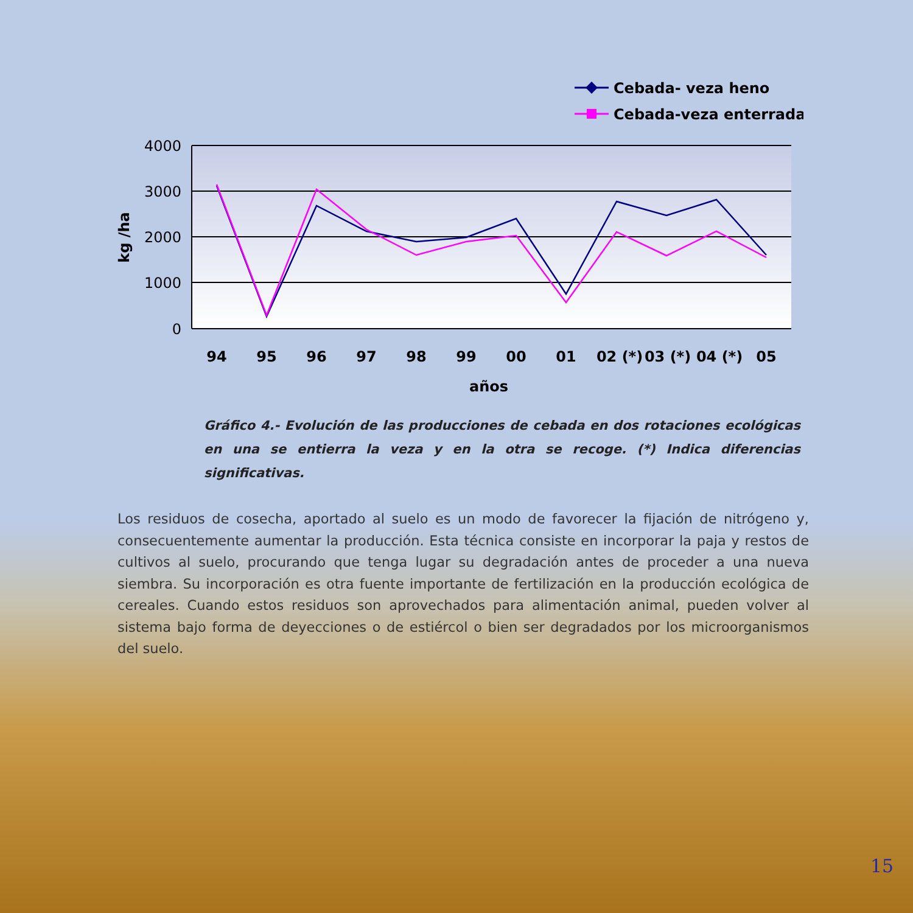4000
3000
2000
1000
0
kg /ha
94
95
96
97
98
99
00
01
02 (*)
03 (*)
04 (*)
05
años
Cebada- veza heno
Cebada-veza enterrada
Gráfico 4.- Evolución de las producciones de cebada en dos rotaciones ecológicas en una se entierra la veza y en la otra se recoge. (*) Indica diferencias significativas.
Los residuos de cosecha, aportado al suelo es un modo de favorecer la fijación de nitrógeno y, consecuentemente aumentar la producción. Esta técnica consiste en incorporar la paja y restos de cultivos al suelo, procurando que tenga lugar su degradación antes de proceder a una nueva siembra. Su incorporación es otra fuente importante de fertilización en la producción ecológica de cereales. Cuando estos residuos son aprovechados para alimentación animal, pueden volver al sistema bajo forma de deyecciones o de estiércol o bien ser degradados por los microorganismos del suelo.
15